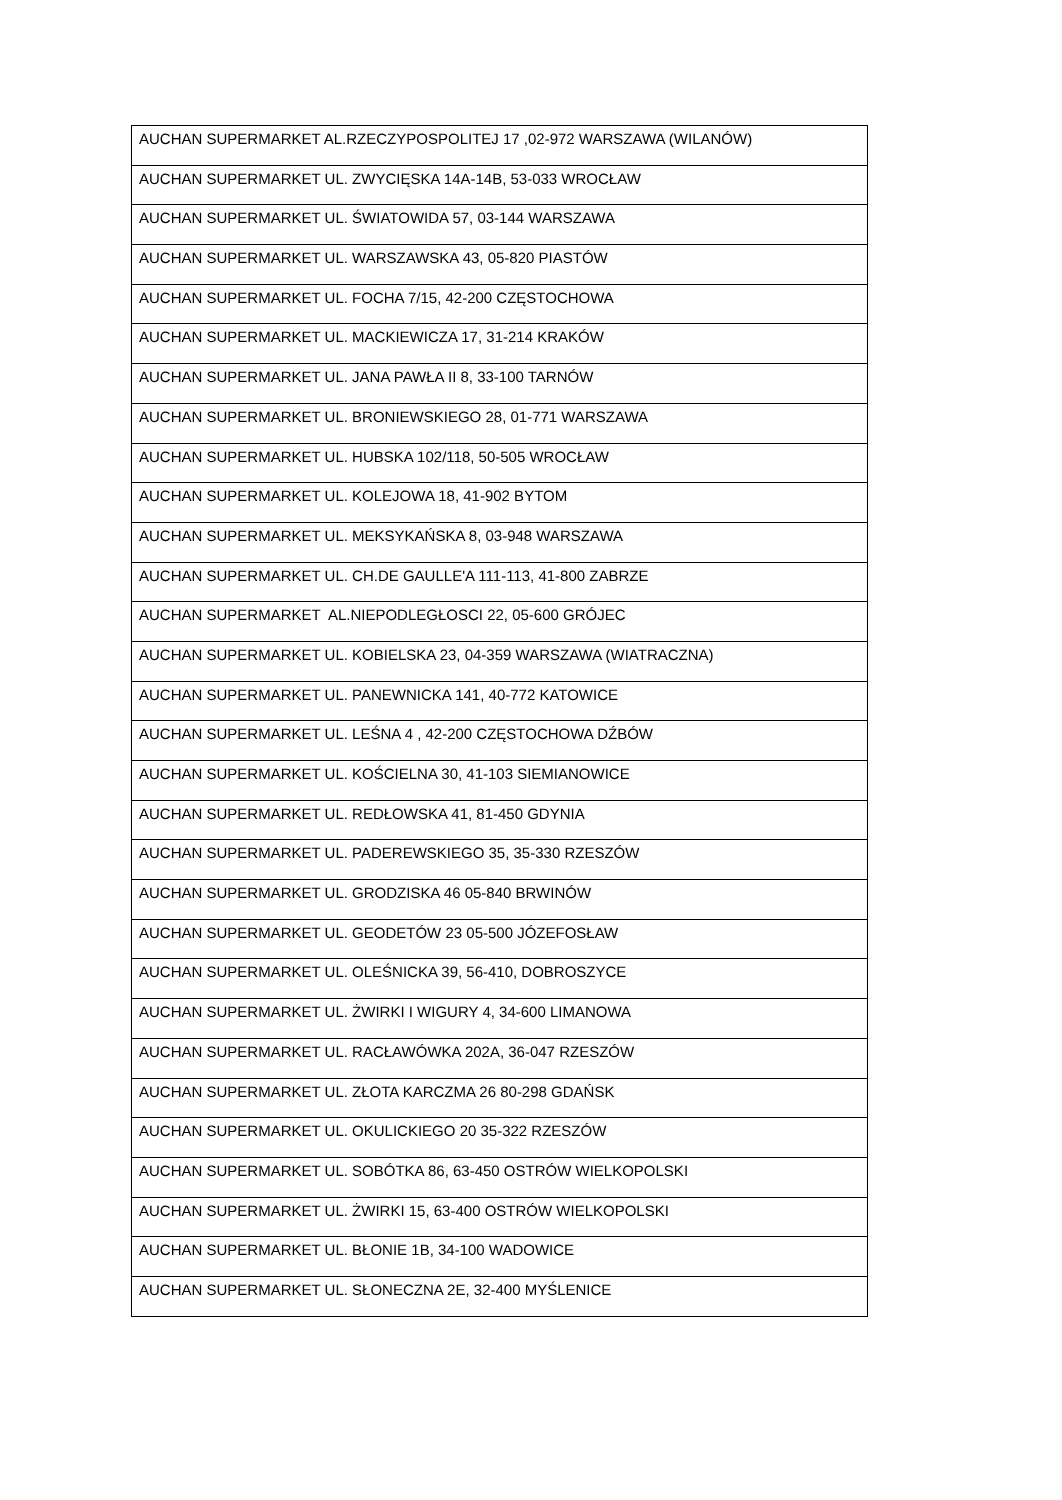| AUCHAN SUPERMARKET AL.RZECZYPOSPOLITEJ 17 ,02-972 WARSZAWA (WILANÓW) |
| AUCHAN SUPERMARKET UL. ZWYCIĘSKA 14A-14B, 53-033 WROCŁAW |
| AUCHAN SUPERMARKET UL. ŚWIATOWIDA 57, 03-144 WARSZAWA |
| AUCHAN SUPERMARKET UL. WARSZAWSKA 43, 05-820 PIASTÓW |
| AUCHAN SUPERMARKET UL. FOCHA 7/15, 42-200 CZĘSTOCHOWA |
| AUCHAN SUPERMARKET UL. MACKIEWICZA 17, 31-214 KRAKÓW |
| AUCHAN SUPERMARKET UL. JANA PAWŁA II 8, 33-100 TARNÓW |
| AUCHAN SUPERMARKET UL. BRONIEWSKIEGO 28, 01-771 WARSZAWA |
| AUCHAN SUPERMARKET UL. HUBSKA 102/118, 50-505 WROCŁAW |
| AUCHAN SUPERMARKET UL. KOLEJOWA 18, 41-902 BYTOM |
| AUCHAN SUPERMARKET UL. MEKSYKAŃSKA 8, 03-948 WARSZAWA |
| AUCHAN SUPERMARKET UL. CH.DE GAULLE'A 111-113, 41-800 ZABRZE |
| AUCHAN SUPERMARKET AL.NIEPODLEGŁOSCI 22, 05-600 GRÓJEC |
| AUCHAN SUPERMARKET UL. KOBIELSKA 23, 04-359 WARSZAWA (WIATRACZNA) |
| AUCHAN SUPERMARKET UL. PANEWNICKA 141, 40-772 KATOWICE |
| AUCHAN SUPERMARKET UL. LEŚNA 4 , 42-200 CZĘSTOCHOWA DŹBÓW |
| AUCHAN SUPERMARKET UL. KOŚCIELNA 30, 41-103 SIEMIANOWICE |
| AUCHAN SUPERMARKET UL. REDŁOWSKA 41, 81-450 GDYNIA |
| AUCHAN SUPERMARKET UL. PADEREWSKIEGO 35, 35-330 RZESZÓW |
| AUCHAN SUPERMARKET UL. GRODZISKA 46 05-840 BRWINÓW |
| AUCHAN SUPERMARKET UL. GEODETÓW 23 05-500 JÓZEFOSŁAW |
| AUCHAN SUPERMARKET UL. OLEŚNICKA 39, 56-410, DOBROSZYCE |
| AUCHAN SUPERMARKET UL. ŻWIRKI I WIGURY 4, 34-600 LIMANOWA |
| AUCHAN SUPERMARKET UL. RACŁAWÓWKA 202A, 36-047 RZESZÓW |
| AUCHAN SUPERMARKET UL. ZŁOTA KARCZMA 26 80-298 GDAŃSK |
| AUCHAN SUPERMARKET UL. OKULICKIEGO 20 35-322 RZESZÓW |
| AUCHAN SUPERMARKET UL. SOBÓTKA 86, 63-450 OSTRÓW WIELKOPOLSKI |
| AUCHAN SUPERMARKET UL. ŻWIRKI 15, 63-400 OSTRÓW WIELKOPOLSKI |
| AUCHAN SUPERMARKET UL. BŁONIE 1B, 34-100 WADOWICE |
| AUCHAN SUPERMARKET UL. SŁONECZNA 2E, 32-400 MYŚLENICE |